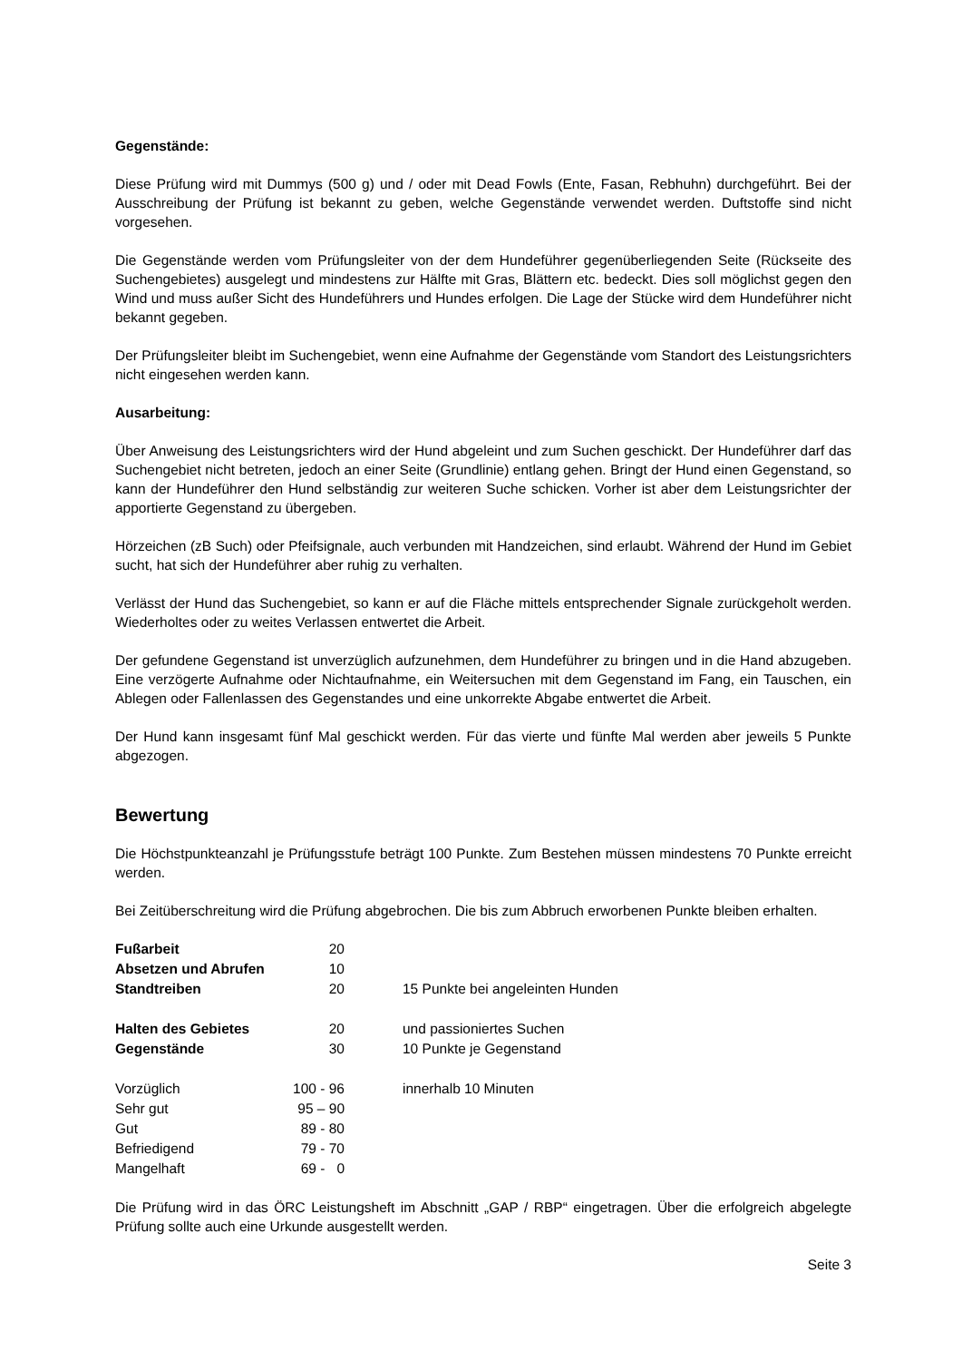Gegenstände:
Diese Prüfung wird mit Dummys (500 g) und / oder mit Dead Fowls (Ente, Fasan, Rebhuhn) durchgeführt. Bei der Ausschreibung der Prüfung ist bekannt zu geben, welche Gegenstände verwendet werden. Duftstoffe sind nicht vorgesehen.
Die Gegenstände werden vom Prüfungsleiter von der dem Hundeführer gegenüberliegenden Seite (Rückseite des Suchengebietes) ausgelegt und mindestens zur Hälfte mit Gras, Blättern etc. bedeckt. Dies soll möglichst gegen den Wind und muss außer Sicht des Hundeführers und Hundes erfolgen. Die Lage der Stücke wird dem Hundeführer nicht bekannt gegeben.
Der Prüfungsleiter bleibt im Suchengebiet, wenn eine Aufnahme der Gegenstände vom Standort des Leistungsrichters nicht eingesehen werden kann.
Ausarbeitung:
Über Anweisung des Leistungsrichters wird der Hund abgeleint und zum Suchen geschickt. Der Hundeführer darf das Suchengebiet nicht betreten, jedoch an einer Seite (Grundlinie) entlang gehen. Bringt der Hund einen Gegenstand, so kann der Hundeführer den Hund selbständig zur weiteren Suche schicken. Vorher ist aber dem Leistungsrichter der apportierte Gegenstand zu übergeben.
Hörzeichen (zB Such) oder Pfeifsignale, auch verbunden mit Handzeichen, sind erlaubt. Während der Hund im Gebiet sucht, hat sich der Hundeführer aber ruhig zu verhalten.
Verlässt der Hund das Suchengebiet, so kann er auf die Fläche mittels entsprechender Signale zurückgeholt werden. Wiederholtes oder zu weites Verlassen entwertet die Arbeit.
Der gefundene Gegenstand ist unverzüglich aufzunehmen, dem Hundeführer zu bringen und in die Hand abzugeben. Eine verzögerte Aufnahme oder Nichtaufnahme, ein Weitersuchen mit dem Gegenstand im Fang, ein Tauschen, ein Ablegen oder Fallenlassen des Gegenstandes und eine unkorrekte Abgabe entwertet die Arbeit.
Der Hund kann insgesamt fünf Mal geschickt werden. Für das vierte und fünfte Mal werden aber jeweils 5 Punkte abgezogen.
Bewertung
Die Höchstpunkteanzahl je Prüfungsstufe beträgt 100 Punkte. Zum Bestehen müssen mindestens 70 Punkte erreicht werden.
Bei Zeitüberschreitung wird die Prüfung abgebrochen. Die bis zum Abbruch erworbenen Punkte bleiben erhalten.
| Fußarbeit | 20 | |
| Absetzen und Abrufen | 10 | |
| Standtreiben | 20 | 15 Punkte bei angeleinten Hunden |
| Halten des Gebietes | 20 | und passioniertes Suchen |
| Gegenstände | 30 | 10 Punkte je Gegenstand |
| Vorzüglich | 100 - 96 | innerhalb 10 Minuten |
| Sehr gut | 95 – 90 | |
| Gut | 89 - 80 | |
| Befriedigend | 79 - 70 | |
| Mangelhaft | 69 - 0 | |
Die Prüfung wird in das ÖRC Leistungsheft im Abschnitt „GAP / RBP“ eingetragen. Über die erfolgreich abgelegte Prüfung sollte auch eine Urkunde ausgestellt werden.
Seite 3